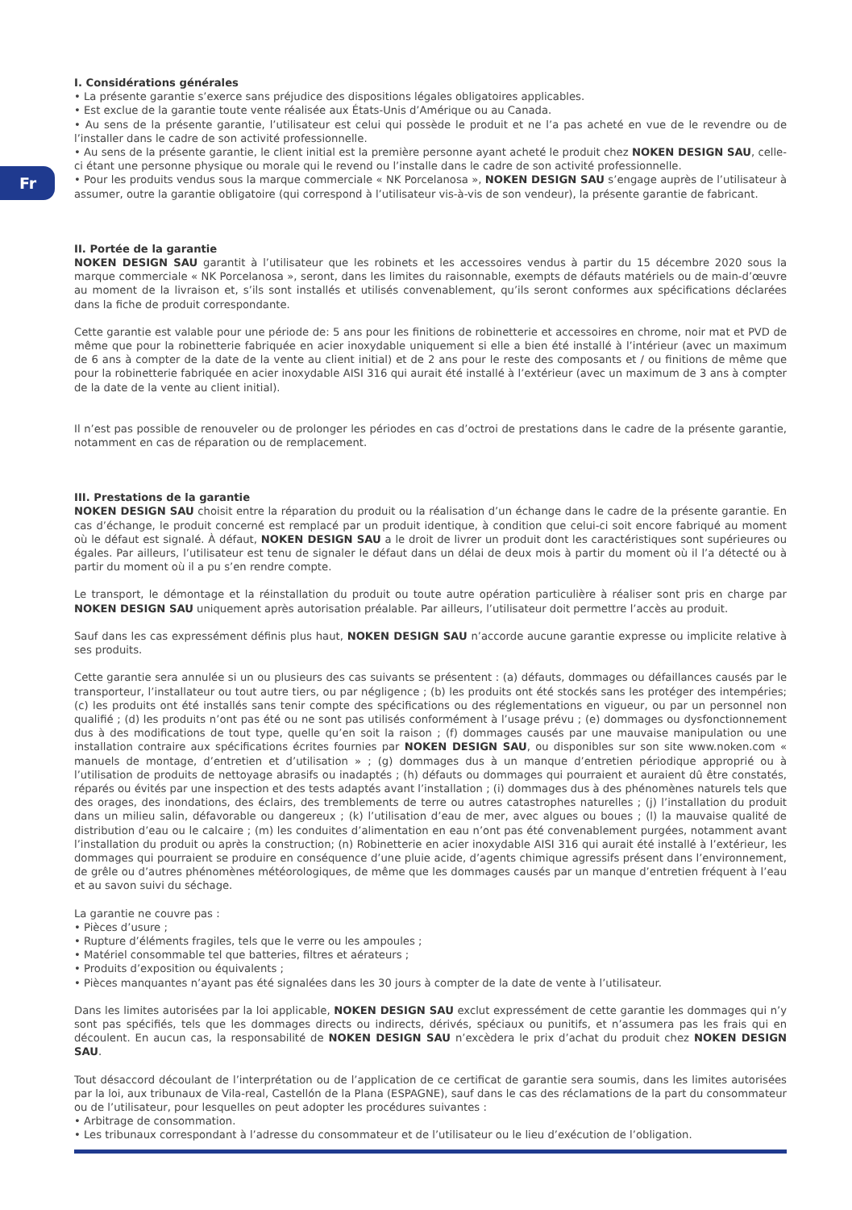Fr
I. Considérations générales
• La présente garantie s’exerce sans préjudice des dispositions légales obligatoires applicables.
• Est exclue de la garantie toute vente réalisée aux États-Unis d’Amérique ou au Canada.
• Au sens de la présente garantie, l’utilisateur est celui qui possède le produit et ne l’a pas acheté en vue de le revendre ou de l’installer dans le cadre de son activité professionnelle.
• Au sens de la présente garantie, le client initial est la première personne ayant acheté le produit chez NOKEN DESIGN SAU, celle-ci étant une personne physique ou morale qui le revend ou l’installe dans le cadre de son activité professionnelle.
• Pour les produits vendus sous la marque commerciale « NK Porcelanosa », NOKEN DESIGN SAU s’engage auprès de l’utilisateur à assumer, outre la garantie obligatoire (qui correspond à l’utilisateur vis-à-vis de son vendeur), la présente garantie de fabricant.
II. Portée de la garantie
NOKEN DESIGN SAU garantit à l’utilisateur que les robinets et les accessoires vendus à partir du 15 décembre 2020 sous la marque commerciale « NK Porcelanosa », seront, dans les limites du raisonnable, exempts de défauts matériels ou de main-d’œuvre au moment de la livraison et, s’ils sont installés et utilisés convenablement, qu’ils seront conformes aux spécifications déclarées dans la fiche de produit correspondante.
Cette garantie est valable pour une période de: 5 ans pour les finitions de robinetterie et accessoires en chrome, noir mat et PVD de même que pour la robinetterie fabriquée en acier inoxydable uniquement si elle a bien été installé à l’intérieur (avec un maximum de 6 ans à compter de la date de la vente au client initial) et de 2 ans pour le reste des composants et / ou finitions de même que pour la robinetterie fabriquée en acier inoxydable AISI 316 qui aurait été installé à l’extérieur (avec un maximum de 3 ans à compter de la date de la vente au client initial).
Il n’est pas possible de renouveler ou de prolonger les périodes en cas d’octroi de prestations dans le cadre de la présente garantie, notamment en cas de réparation ou de remplacement.
III. Prestations de la garantie
NOKEN DESIGN SAU choisit entre la réparation du produit ou la réalisation d’un échange dans le cadre de la présente garantie. En cas d’échange, le produit concerné est remplacé par un produit identique, à condition que celui-ci soit encore fabriqué au moment où le défaut est signalé. À défaut, NOKEN DESIGN SAU a le droit de livrer un produit dont les caractéristiques sont supérieures ou égales. Par ailleurs, l’utilisateur est tenu de signaler le défaut dans un délai de deux mois à partir du moment où il l’a détecté ou à partir du moment où il a pu s’en rendre compte.
Le transport, le démontage et la réinstallation du produit ou toute autre opération particulière à réaliser sont pris en charge par NOKEN DESIGN SAU uniquement après autorisation préalable. Par ailleurs, l’utilisateur doit permettre l’accès au produit.
Sauf dans les cas expressément définis plus haut, NOKEN DESIGN SAU n’accorde aucune garantie expresse ou implicite relative à ses produits.
Cette garantie sera annulée si un ou plusieurs des cas suivants se présentent : (a) défauts, dommages ou défaillances causés par le transporteur, l’installateur ou tout autre tiers, ou par négligence ; (b) les produits ont été stockés sans les protéger des intempéries; (c) les produits ont été installés sans tenir compte des spécifications ou des réglementations en vigueur, ou par un personnel non qualifié ; (d) les produits n’ont pas été ou ne sont pas utilisés conformément à l’usage prévu ; (e) dommages ou dysfonctionnement dus à des modifications de tout type, quelle qu’en soit la raison ; (f) dommages causés par une mauvaise manipulation ou une installation contraire aux spécifications écrites fournies par NOKEN DESIGN SAU, ou disponibles sur son site www.noken.com « manuels de montage, d’entretien et d’utilisation » ; (g) dommages dus à un manque d’entretien périodique approprié ou à l’utilisation de produits de nettoyage abrasifs ou inadaptés ; (h) défauts ou dommages qui pourraient et auraient dû être constatés, réparés ou évités par une inspection et des tests adaptés avant l’installation ; (i) dommages dus à des phénomènes naturels tels que des orages, des inondations, des éclairs, des tremblements de terre ou autres catastrophes naturelles ; (j) l’installation du produit dans un milieu salin, défavorable ou dangereux ; (k) l’utilisation d’eau de mer, avec algues ou boues ; (l) la mauvaise qualité de distribution d’eau ou le calcaire ; (m) les conduites d’alimentation en eau n’ont pas été convenablement purgées, notamment avant l’installation du produit ou après la construction; (n) Robinetterie en acier inoxydable AISI 316 qui aurait été installé à l’extérieur, les dommages qui pourraient se produire en conséquence d’une pluie acide, d’agents chimique agressifs présent dans l’environnement, de grêle ou d’autres phénomènes météorologiques, de même que les dommages causés par un manque d’entretien fréquent à l’eau et au savon suivi du séchage.
La garantie ne couvre pas :
• Pièces d’usure ;
• Rupture d’éléments fragiles, tels que le verre ou les ampoules ;
• Matériel consommable tel que batteries, filtres et aérateurs ;
• Produits d’exposition ou équivalents ;
• Pièces manquantes n’ayant pas été signalées dans les 30 jours à compter de la date de vente à l’utilisateur.
Dans les limites autorisées par la loi applicable, NOKEN DESIGN SAU exclut expressément de cette garantie les dommages qui n’y sont pas spécifiés, tels que les dommages directs ou indirects, dérivés, spéciaux ou punitifs, et n’assumera pas les frais qui en découlent. En aucun cas, la responsabilité de NOKEN DESIGN SAU n’excèdera le prix d’achat du produit chez NOKEN DESIGN SAU.
Tout désaccord découlant de l’interprétation ou de l’application de ce certificat de garantie sera soumis, dans les limites autorisées par la loi, aux tribunaux de Vila-real, Castellón de la Plana (ESPAGNE), sauf dans le cas des réclamations de la part du consommateur ou de l’utilisateur, pour lesquelles on peut adopter les procédures suivantes :
• Arbitrage de consommation.
• Les tribunaux correspondant à l’adresse du consommateur et de l’utilisateur ou le lieu d’exécution de l’obligation.